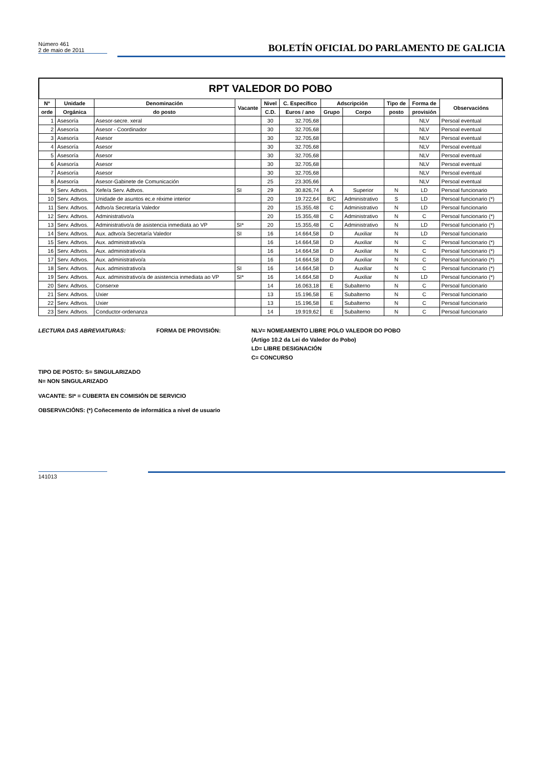Número 461
2 de maio de 2011
BOLETÍN OFICIAL DO PARLAMENTO DE GALICIA
RPT VALEDOR DO POBO
| Nº | Unidade | Denominación | Vacante | Nivel | C. Específico | Adscripción | | Tipo de | Forma de | Observacións |
| --- | --- | --- | --- | --- | --- | --- | --- | --- | --- | --- |
| orde | Orgánica | do posto | | C.D. | Euros / ano | Grupo | Corpo | posto | provisión | |
| 1 | Asesoría | Asesor-secre. xeral | | 30 | 32.705,68 | | | | NLV | Persoal eventual |
| 2 | Asesoría | Asesor - Coordinador | | 30 | 32.705,68 | | | | NLV | Persoal eventual |
| 3 | Asesoría | Asesor | | 30 | 32.705,68 | | | | NLV | Persoal eventual |
| 4 | Asesoría | Asesor | | 30 | 32.705,68 | | | | NLV | Persoal eventual |
| 5 | Asesoría | Asesor | | 30 | 32.705,68 | | | | NLV | Persoal eventual |
| 6 | Asesoría | Asesor | | 30 | 32.705,68 | | | | NLV | Persoal eventual |
| 7 | Asesoría | Asesor | | 30 | 32.705,68 | | | | NLV | Persoal eventual |
| 8 | Asesoría | Asesor-Gabinete de Comunicación | | 25 | 23.305,66 | | | | NLV | Persoal eventual |
| 9 | Serv. Adtvos. | Xefe/a Serv. Adtvos. | SI | 29 | 30.826,74 | A | Superior | N | LD | Persoal funcionario |
| 10 | Serv. Adtvos. | Unidade de asuntos ec.e réxime interior | | 20 | 19.722,64 | B/C | Administrativo | S | LD | Persoal funcionario (*) |
| 11 | Serv. Adtvos. | Adtvo/a Secretaría Valedor | | 20 | 15.355,48 | C | Administrativo | N | LD | Persoal funcionario |
| 12 | Serv. Adtvos. | Administrativo/a | | 20 | 15.355,48 | C | Administrativo | N | C | Persoal funcionario (*) |
| 13 | Serv. Adtvos. | Administrativo/a de asistencia inmediata ao VP | SI* | 20 | 15.355,48 | C | Administrativo | N | LD | Persoal funcionario (*) |
| 14 | Serv. Adtvos. | Aux. adtvo/a Secretaría Valedor | SI | 16 | 14.664,58 | D | Auxiliar | N | LD | Persoal funcionario |
| 15 | Serv. Adtvos. | Aux. administrativo/a | | 16 | 14.664,58 | D | Auxiliar | N | C | Persoal funcionario (*) |
| 16 | Serv. Adtvos. | Aux. administrativo/a | | 16 | 14.664,58 | D | Auxiliar | N | C | Persoal funcionario (*) |
| 17 | Serv. Adtvos. | Aux. administrativo/a | | 16 | 14.664,58 | D | Auxiliar | N | C | Persoal funcionario (*) |
| 18 | Serv. Adtvos. | Aux. administrativo/a | SI | 16 | 14.664,58 | D | Auxiliar | N | C | Persoal funcionario (*) |
| 19 | Serv. Adtvos. | Aux. administrativo/a de asistencia inmediata ao VP | SI* | 16 | 14.664,58 | D | Auxiliar | N | LD | Persoal funcionario (*) |
| 20 | Serv. Adtvos. | Conserxe | | 14 | 16.063,18 | E | Subalterno | N | C | Persoal funcionario |
| 21 | Serv. Adtvos. | Uxier | | 13 | 15.196,58 | E | Subalterno | N | C | Persoal funcionario |
| 22 | Serv. Adtvos. | Uxier | | 13 | 15.196,58 | E | Subalterno | N | C | Persoal funcionario |
| 23 | Serv. Adtvos. | Conductor-ordenanza | | 14 | 19.919,62 | E | Subalterno | N | C | Persoal funcionario |
LECTURA DAS ABREVIATURAS: FORMA DE PROVISIÓN: NLV= NOMEAMENTO LIBRE POLO VALEDOR DO POBO
(Artigo 10.2 da Lei do Valedor do Pobo)
LD= LIBRE DESIGNACIÓN
C= CONCURSO
TIPO DE POSTO: S= SINGULARIZADO
N= NON SINGULARIZADO
VACANTE: SI* = CUBERTA EN COMISIÓN DE SERVICIO
OBSERVACIÓNS: (*) Coñecemento de informática a nivel de usuario
141013